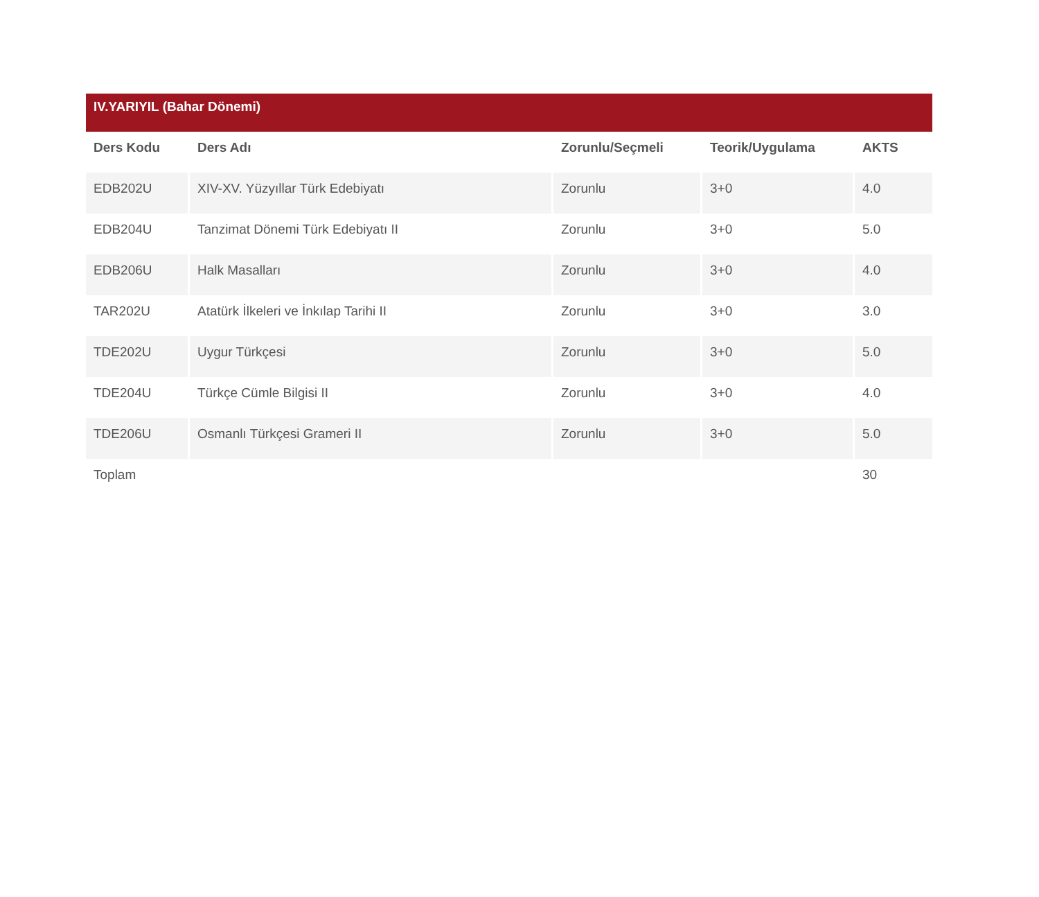| IV.YARIYIL (Bahar Dönemi) | | | | |
| --- | --- | --- | --- | --- |
| Ders Kodu | Ders Adı | Zorunlu/Seçmeli | Teorik/Uygulama | AKTS |
| EDB202U | XIV-XV. Yüzyıllar Türk Edebiyatı | Zorunlu | 3+0 | 4.0 |
| EDB204U | Tanzimat Dönemi Türk Edebiyatı II | Zorunlu | 3+0 | 5.0 |
| EDB206U | Halk Masalları | Zorunlu | 3+0 | 4.0 |
| TAR202U | Atatürk İlkeleri ve İnkılap Tarihi II | Zorunlu | 3+0 | 3.0 |
| TDE202U | Uygur Türkçesi | Zorunlu | 3+0 | 5.0 |
| TDE204U | Türkçe Cümle Bilgisi II | Zorunlu | 3+0 | 4.0 |
| TDE206U | Osmanlı Türkçesi Grameri II | Zorunlu | 3+0 | 5.0 |
| Toplam | | | | 30 |